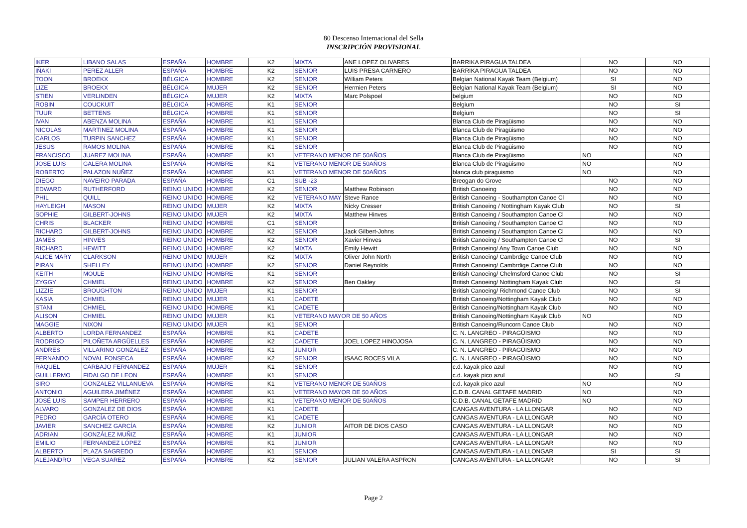80 Descenso Internacional del Sella
INSCRIPCIÓN PROVISIONAL
| IKER | LIBANO SALAS | ESPAÑA | HOMBRE | K2 | MIXTA | ANE LOPEZ OLIVARES | BARRIKA PIRAGUA TALDEA | NO | NO |
| IÑAKI | PEREZ ALLER | ESPAÑA | HOMBRE | K2 | SENIOR | LUIS PRESA CARNERO | BARRIKA PIRAGUA TALDEA | NO | NO |
| TOON | BROEKX | BÉLGICA | HOMBRE | K2 | SENIOR | William Peters | Belgian National Kayak Team (Belgium) | SI | NO |
| LIZE | BROEKX | BÉLGICA | MUJER | K2 | SENIOR | Hermien Peters | Belgian National Kayak Team (Belgium) | SI | NO |
| STIEN | VERLINDEN | BÉLGICA | MUJER | K2 | MIXTA | Marc Polspoel | belgium | NO | NO |
| ROBIN | COUCKUIT | BÉLGICA | HOMBRE | K1 | SENIOR | | Belgium | NO | SI |
| TUUR | BETTENS | BÉLGICA | HOMBRE | K1 | SENIOR | | Belgium | NO | SI |
| IVAN | ABENZA MOLINA | ESPAÑA | HOMBRE | K1 | SENIOR | | Blanca Club de Piragüismo | NO | NO |
| NICOLAS | MARTINEZ MOLINA | ESPAÑA | HOMBRE | K1 | SENIOR | | Blanca Club de Piragüismo | NO | NO |
| CARLOS | TURPIN SANCHEZ | ESPAÑA | HOMBRE | K1 | SENIOR | | Blanca Club de Piragüismo | NO | NO |
| JESUS | RAMOS MOLINA | ESPAÑA | HOMBRE | K1 | SENIOR | | Blanca Club de Piragüismo | NO | NO |
| FRANCISCO | JUAREZ MOLINA | ESPAÑA | HOMBRE | K1 | VETERANO MENOR DE 50AÑOS | | Blanca Club de Piragüismo | NO | NO |
| JOSE LUIS | GALERA MOLINA | ESPAÑA | HOMBRE | K1 | VETERANO MENOR DE 50AÑOS | | Blanca Club de Piragüismo | NO | NO |
| ROBERTO | PALAZON NUÑEZ | ESPAÑA | HOMBRE | K1 | VETERANO MENOR DE 50AÑOS | | blanca club piraguismo | NO | NO |
| DIEGO | NAVEIRO PARADA | ESPAÑA | HOMBRE | C1 | SUB -23 | | Breogan do Grove | NO | NO |
| EDWARD | RUTHERFORD | REINO UNIDO | HOMBRE | K2 | SENIOR | Matthew Robinson | British Canoeing | NO | NO |
| PHIL | QUILL | REINO UNIDO | HOMBRE | K2 | VETERANO MAY | Steve Rance | British Canoeing - Southampton Canoe Cl | NO | NO |
| HAYLEIGH | MASON | REINO UNIDO | MUJER | K2 | MIXTA | Nicky Cresser | British Canoeing / Nottingham Kayak Club | NO | SI |
| SOPHIE | GILBERT-JOHNS | REINO UNIDO | MUJER | K2 | MIXTA | Matthew Hinves | British Canoeing / Southampton Canoe Cl | NO | NO |
| CHRIS | BLACKER | REINO UNIDO | HOMBRE | C1 | SENIOR | | British Canoeing / Southampton Canoe Cl | NO | NO |
| RICHARD | GILBERT-JOHNS | REINO UNIDO | HOMBRE | K2 | SENIOR | Jack Gilbert-Johns | British Canoeing / Southampton Canoe Cl | NO | NO |
| JAMES | HINVES | REINO UNIDO | HOMBRE | K2 | SENIOR | Xavier Hinves | British Canoeing / Southampton Canoe Cl | NO | SI |
| RICHARD | HEWITT | REINO UNIDO | HOMBRE | K2 | MIXTA | Emily Hewitt | British Canoeing/ Any Town Canoe Club | NO | NO |
| ALICE MARY | CLARKSON | REINO UNIDO | MUJER | K2 | MIXTA | Oliver John North | British Canoeing/ Cambrdige Canoe Club | NO | NO |
| PIRAN | SHELLEY | REINO UNIDO | HOMBRE | K2 | SENIOR | Daniel Reynolds | British Canoeing/ Cambrdige Canoe Club | NO | NO |
| KEITH | MOULE | REINO UNIDO | HOMBRE | K1 | SENIOR | | British Canoeing/ Chelmsford Canoe Club | NO | SI |
| ZYGGY | CHMIEL | REINO UNIDO | HOMBRE | K2 | SENIOR | Ben Oakley | British Canoeing/ Nottingham Kayak Club | NO | SI |
| LIZZIE | BROUGHTON | REINO UNIDO | MUJER | K1 | SENIOR | | British Canoeing/ Richmond Canoe Club | NO | SI |
| KASIA | CHMIEL | REINO UNIDO | MUJER | K1 | CADETE | | British Canoeing/Nottingham Kayak Club | NO | NO |
| STANI | CHMIEL | REINO UNIDO | HOMBRE | K1 | CADETE | | British Canoeing/Nottingham Kayak Club | NO | NO |
| ALISON | CHMIEL | REINO UNIDO | MUJER | K1 | VETERANO MAYOR DE 50 AÑOS | | British Canoeing/Nottingham Kayak Club | NO | NO |
| MAGGIE | NIXON | REINO UNIDO | MUJER | K1 | SENIOR | | British Canoeing/Runcorn Canoe Club | NO | NO |
| ALBERTO | LORDA FERNANDEZ | ESPAÑA | HOMBRE | K1 | CADETE | | C. N. LANGREO - PIRAGÜISMO | NO | NO |
| RODRIGO | PILOÑETA ARGÜELLES | ESPAÑA | HOMBRE | K2 | CADETE | JOEL LOPEZ HINOJOSA | C. N. LANGREO - PIRAGÜISMO | NO | NO |
| ANDRES | VILLARINO GONZALEZ | ESPAÑA | HOMBRE | K1 | JUNIOR | | C. N. LANGREO - PIRAGÜISMO | NO | NO |
| FERNANDO | NOVAL FONSECA | ESPAÑA | HOMBRE | K2 | SENIOR | ISAAC ROCES VILA | C. N. LANGREO - PIRAGÜISMO | NO | NO |
| RAQUEL | CARBAJO FERNANDEZ | ESPAÑA | MUJER | K1 | SENIOR | | c.d. kayak pico azul | NO | NO |
| GUILLERMO | FIDALGO DE LEON | ESPAÑA | HOMBRE | K1 | SENIOR | | c.d. kayak pico azul | NO | SI |
| SIRO | GONZALEZ VILLANUEVA | ESPAÑA | HOMBRE | K1 | VETERANO MENOR DE 50AÑOS | | c.d. kayak pico azul | NO | NO |
| ANTONIO | AGUILERA JIMÉNEZ | ESPAÑA | HOMBRE | K1 | VETERANO MAYOR DE 50 AÑOS | | C.D.B. CANAL GETAFE MADRID | NO | NO |
| JOSÉ LUIS | SAMPER HERRERO | ESPAÑA | HOMBRE | K1 | VETERANO MENOR DE 50AÑOS | | C.D.B. CANAL GETAFE MADRID | NO | NO |
| ALVARO | GONZALEZ DE DIOS | ESPAÑA | HOMBRE | K1 | CADETE | | CANGAS AVENTURA - LA LLONGAR | NO | NO |
| PEDRO | GARCÍA OTERO | ESPAÑA | HOMBRE | K1 | CADETE | | CANGAS AVENTURA - LA LLONGAR | NO | NO |
| JAVIER | SANCHEZ GARCÍA | ESPAÑA | HOMBRE | K2 | JUNIOR | AITOR DE DIOS CASO | CANGAS AVENTURA - LA LLONGAR | NO | NO |
| ADRIAN | GONZÁLEZ MUÑIZ | ESPAÑA | HOMBRE | K1 | JUNIOR | | CANGAS AVENTURA - LA LLONGAR | NO | NO |
| EMILIO | FERNANDEZ LÓPEZ | ESPAÑA | HOMBRE | K1 | JUNIOR | | CANGAS AVENTURA - LA LLONGAR | NO | NO |
| ALBERTO | PLAZA SAGREDO | ESPAÑA | HOMBRE | K1 | SENIOR | | CANGAS AVENTURA - LA LLONGAR | SI | SI |
| ALEJANDRO | VEGA SUAREZ | ESPAÑA | HOMBRE | K2 | SENIOR | JULIAN VALERA ASPRON | CANGAS AVENTURA - LA LLONGAR | NO | SI |
Page 2